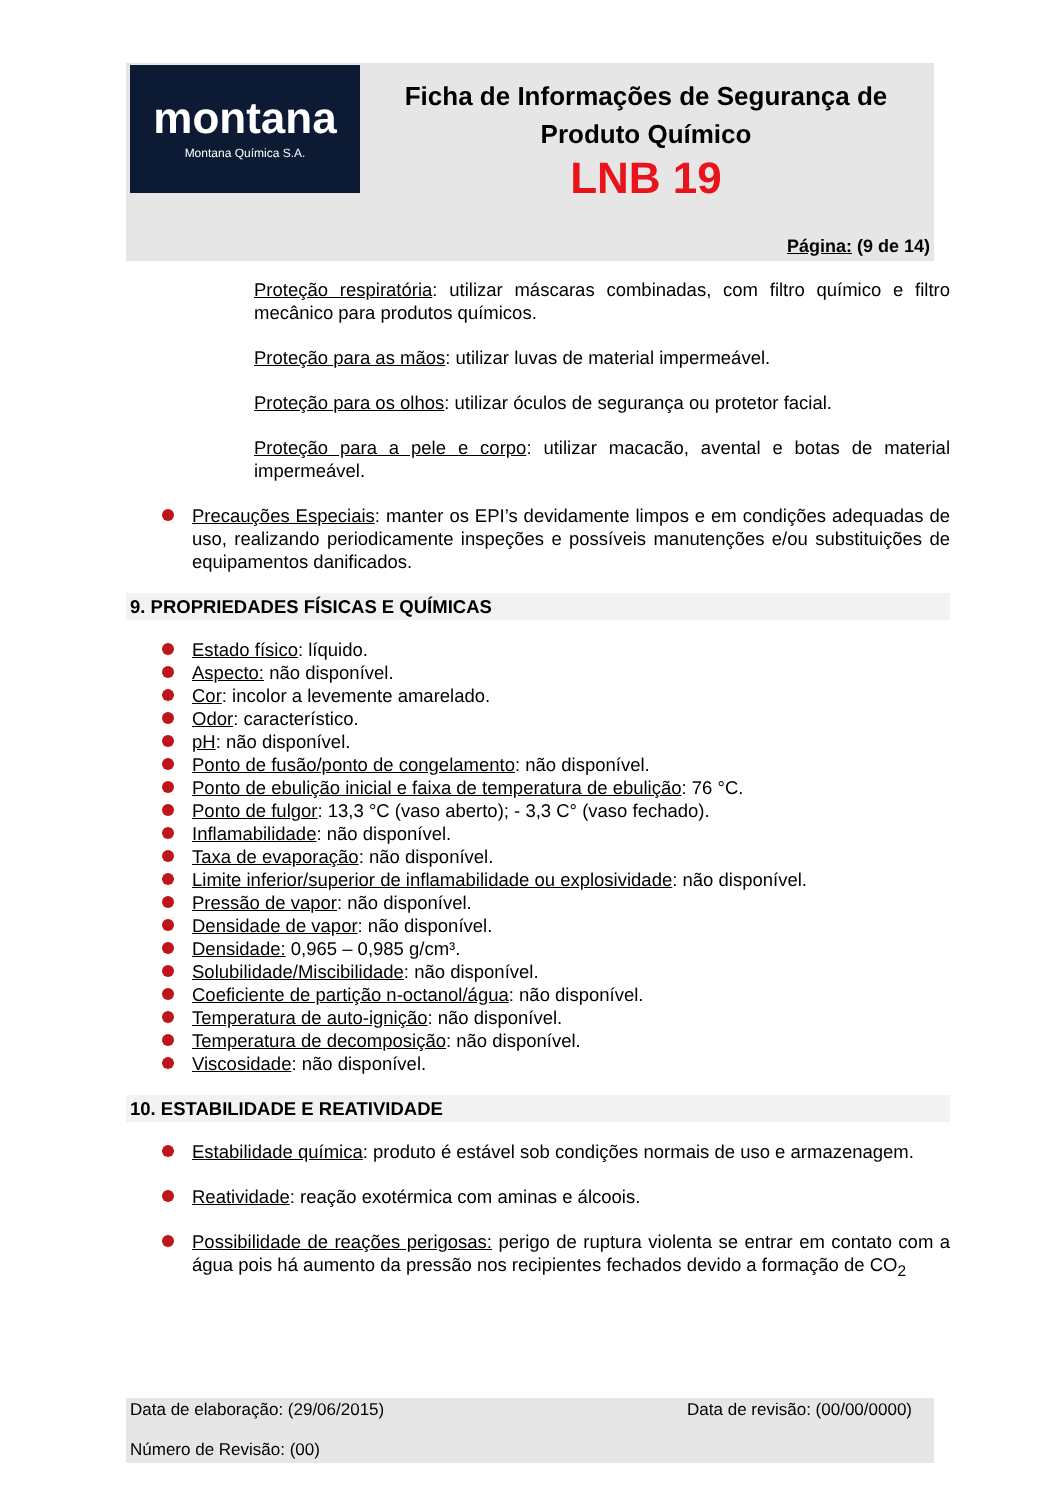montana
Montana Química S.A.
Ficha de Informações de Segurança de Produto Químico
LNB 19
Página: (9 de 14)
Proteção respiratória: utilizar máscaras combinadas, com filtro químico e filtro mecânico para produtos químicos.
Proteção para as mãos: utilizar luvas de material impermeável.
Proteção para os olhos: utilizar óculos de segurança ou protetor facial.
Proteção para a pele e corpo: utilizar macacão, avental e botas de material impermeável.
Precauções Especiais: manter os EPI’s devidamente limpos e em condições adequadas de uso, realizando periodicamente inspeções e possíveis manutenções e/ou substituições de equipamentos danificados.
9. PROPRIEDADES FÍSICAS E QUÍMICAS
Estado físico: líquido.
Aspecto: não disponível.
Cor: incolor a levemente amarelado.
Odor: característico.
pH: não disponível.
Ponto de fusão/ponto de congelamento: não disponível.
Ponto de ebulição inicial e faixa de temperatura de ebulição: 76 °C.
Ponto de fulgor: 13,3 °C (vaso aberto); - 3,3 C° (vaso fechado).
Inflamabilidade: não disponível.
Taxa de evaporação: não disponível.
Limite inferior/superior de inflamabilidade ou explosividade: não disponível.
Pressão de vapor: não disponível.
Densidade de vapor: não disponível.
Densidade: 0,965 – 0,985 g/cm³.
Solubilidade/Miscibilidade: não disponível.
Coeficiente de partição n-octanol/água: não disponível.
Temperatura de auto-ignição: não disponível.
Temperatura de decomposição: não disponível.
Viscosidade: não disponível.
10. ESTABILIDADE E REATIVIDADE
Estabilidade química: produto é estável sob condições normais de uso e armazenagem.
Reatividade: reação exotérmica com aminas e álcoois.
Possibilidade de reações perigosas: perigo de ruptura violenta se entrar em contato com a água pois há aumento da pressão nos recipientes fechados devido a formação de CO<sub>2</sub>
Data de elaboração: (29/06/2015) Data de revisão: (00/00/0000)
Número de Revisão: (00)